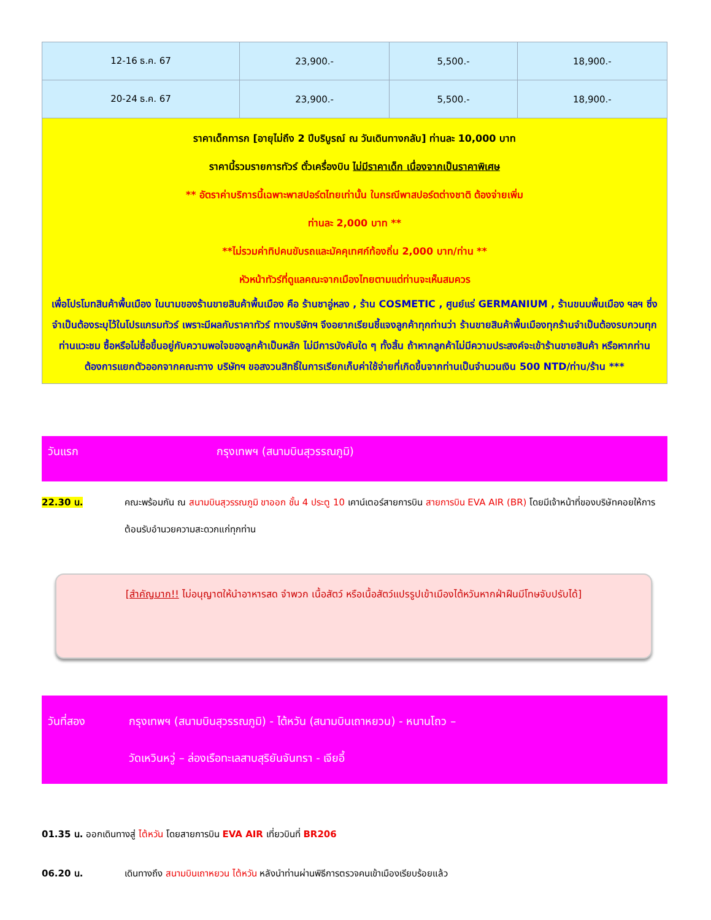| 12-16 ธ.ค. 67 | 23,900.- | 5,500.- | 18,900.- |
| 20-24 ธ.ค. 67 | 23,900.- | 5,500.- | 18,900.- |
| ราคาเด็กทารก [อายุไม่ถึง 2 ปีบริบูรณ์ ณ วันเดินทางกลับ] ท่านละ 10,000 บาท ราคานี้รวมรายการทัวร์ ตั๋วเครื่องบิน ไม่มีราคาเด็ก เนื่องจากเป็นราคาพิเศษ ** อัตราค่าบริการนี้เฉพาะพาสปอร์ตไทยเท่านั้น ในกรณีพาสปอร์ตต่างชาติ ต้องจ่ายเพิ่ม ท่านละ 2,000 บาท ** **ไม่รวมค่าทิปคนขับรถและมัคคุเทศก์ท้องถิ่น 2,000 บาท/ท่าน ** หัวหน้าทัวร์ที่ดูแลคณะจากเมืองไทยตามแต่ท่านจะเห็นสมควร เพื่อโปรโมทสินค้าพื้นเมือง ในนามของร้านขายสินค้าพื้นเมือง คือ ร้านชาอู่หลง , ร้าน COSMETIC , ศูนย์แร่ GERMANIUM , ร้านขนมพื้นเมือง ฯลฯ ซึ่งจำเป็นต้องระบุไว้ในโปรแกรมทัวร์ เพราะมีผลกับราคาทัวร์ ทางบริษัทฯ จึงอยากเรียนชี้แจงลูกค้าทุกท่านว่า ร้านขายสินค้าพื้นเมืองทุกร้านจำเป็นต้องรบกวนทุกท่านแวะชม ซื้อหรือไม่ซื้อขึ้นอยู่กับความพอใจของลูกค้าเป็นหลัก ไม่มีการบังคับใด ๆ ทั้งสิ้น ถ้าหากลูกค้าไม่มีความประสงค์จะเข้าร้านขายสินค้า หรือหากท่านต้องการแยกตัวออกจากคณะทาง บริษัทฯ ขอสงวนสิทธิ์ในการเรียกเก็บค่าใช้จ่ายที่เกิดขึ้นจากท่านเป็นจำนวนเงิน 500 NTD/ท่าน/ร้าน *** | | | |
วันแรก กรุงเทพฯ (สนามบินสุวรรณภูมิ)
22.30 น. คณะพร้อมกัน ณ สนามบินสุวรรณภูมิ ขาออก ชั้น 4 ประตู 10 เคาน์เตอร์สายการบิน สายการบิน EVA AIR (BR) โดยมีเจ้าหน้าที่ของบริษัทคอยให้การต้อนรับอำนวยความสะดวกแก่ทุกท่าน
[สำคัญมาก!! ไม่อนุญาตให้นำอาหารสด จำพวก เนื้อสัตว์ หรือเนื้อสัตว์แปรรูปเข้าเมืองไต้หวันหากฝ่าฝืนมีโทษจับปรับได้]
วันที่สอง กรุงเทพฯ (สนามบินสุวรรณภูมิ) - ไต้หวัน (สนามบินเถาหยวน) - หนานโถว –
วัดเหวินหวู่ – ล่องเรือทะเลสาบสุริยันจันทรา - เจียอี้
01.35 น. ออกเดินทางสู่ ไต้หวัน โดยสายการบิน EVA AIR เที่ยวบินที่ BR206
06.20 น. เดินทางถึง สนามบินเถาหยวน ไต้หวัน หลังนำท่านผ่านพิธีการตรวจคนเข้าเมืองเรียบร้อยแล้ว